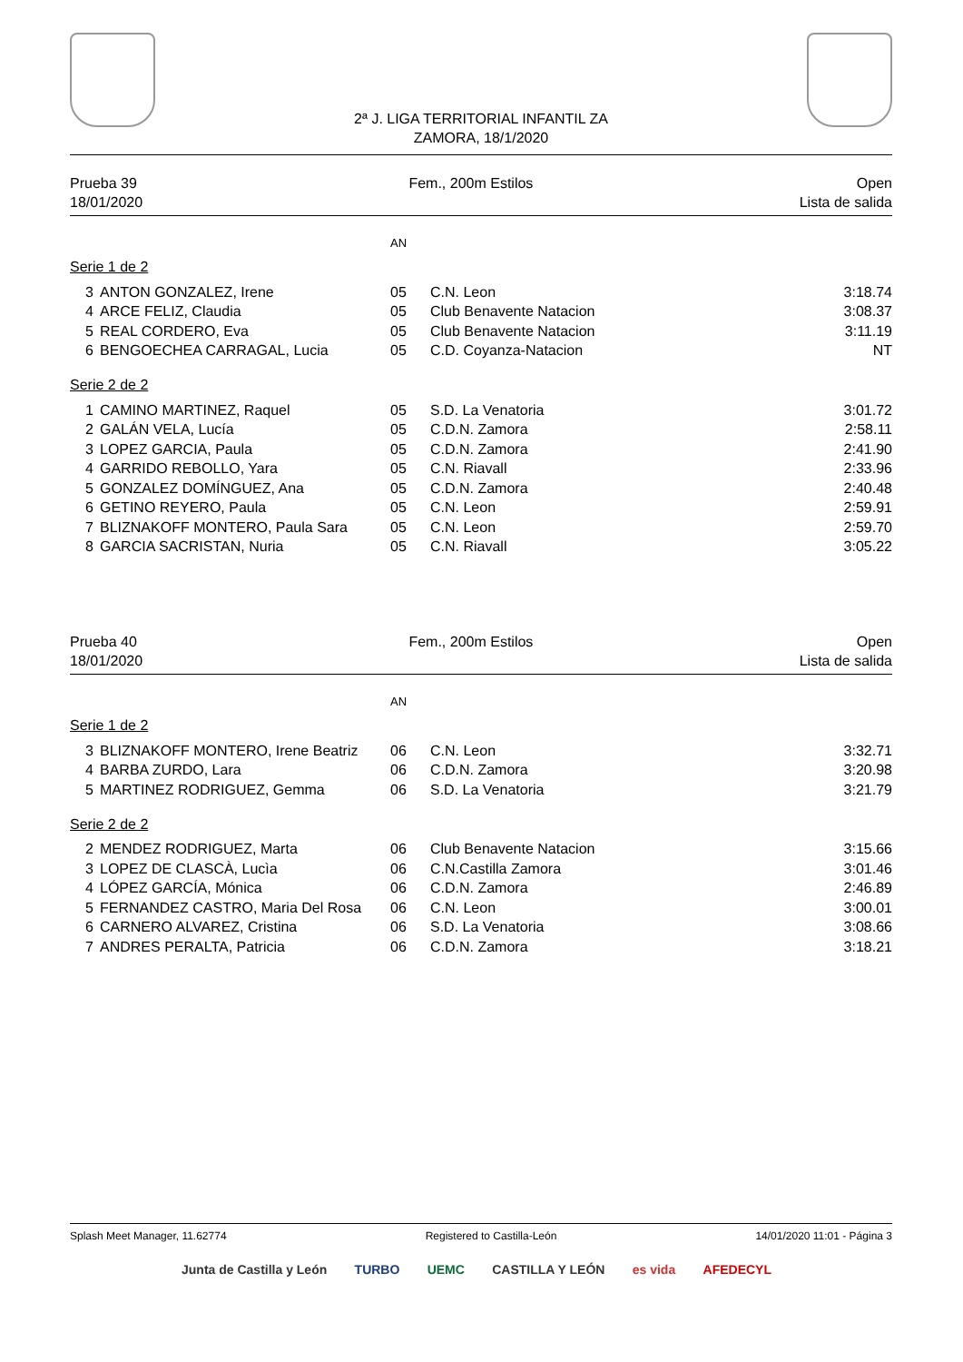2ª J. LIGA TERRITORIAL INFANTIL ZA
ZAMORA, 18/1/2020
Prueba 39
18/01/2020
Fem., 200m Estilos Open
Lista de salida
AN
Serie 1 de 2
| 3 | ANTON GONZALEZ, Irene | 05 | C.N. Leon | 3:18.74 |
| 4 | ARCE FELIZ, Claudia | 05 | Club Benavente Natacion | 3:08.37 |
| 5 | REAL CORDERO, Eva | 05 | Club Benavente Natacion | 3:11.19 |
| 6 | BENGOECHEA CARRAGAL, Lucia | 05 | C.D. Coyanza-Natacion | NT |
Serie 2 de 2
| 1 | CAMINO MARTINEZ, Raquel | 05 | S.D. La Venatoria | 3:01.72 |
| 2 | GALÁN VELA, Lucía | 05 | C.D.N. Zamora | 2:58.11 |
| 3 | LOPEZ GARCIA, Paula | 05 | C.D.N. Zamora | 2:41.90 |
| 4 | GARRIDO REBOLLO, Yara | 05 | C.N. Riavall | 2:33.96 |
| 5 | GONZALEZ DOMÍNGUEZ, Ana | 05 | C.D.N. Zamora | 2:40.48 |
| 6 | GETINO REYERO, Paula | 05 | C.N. Leon | 2:59.91 |
| 7 | BLIZNAKOFF MONTERO, Paula Sara | 05 | C.N. Leon | 2:59.70 |
| 8 | GARCIA SACRISTAN, Nuria | 05 | C.N. Riavall | 3:05.22 |
Prueba 40
18/01/2020
Fem., 200m Estilos Open
Lista de salida
AN
Serie 1 de 2
| 3 | BLIZNAKOFF MONTERO, Irene Beatriz | 06 | C.N. Leon | 3:32.71 |
| 4 | BARBA ZURDO, Lara | 06 | C.D.N. Zamora | 3:20.98 |
| 5 | MARTINEZ RODRIGUEZ, Gemma | 06 | S.D. La Venatoria | 3:21.79 |
Serie 2 de 2
| 2 | MENDEZ RODRIGUEZ, Marta | 06 | Club Benavente Natacion | 3:15.66 |
| 3 | LOPEZ DE CLASCÀ, Lucìa | 06 | C.N.Castilla Zamora | 3:01.46 |
| 4 | LÓPEZ GARCÍA, Mónica | 06 | C.D.N. Zamora | 2:46.89 |
| 5 | FERNANDEZ CASTRO, Maria Del Rosa | 06 | C.N. Leon | 3:00.01 |
| 6 | CARNERO ALVAREZ, Cristina | 06 | S.D. La Venatoria | 3:08.66 |
| 7 | ANDRES PERALTA, Patricia | 06 | C.D.N. Zamora | 3:18.21 |
Splash Meet Manager, 11.62774 Registered to Castilla-León 14/01/2020 11:01 - Página 3
Junta de Castilla y León TURBO UEMC CASTILLA Y LEÓN es vida AFEDECYL